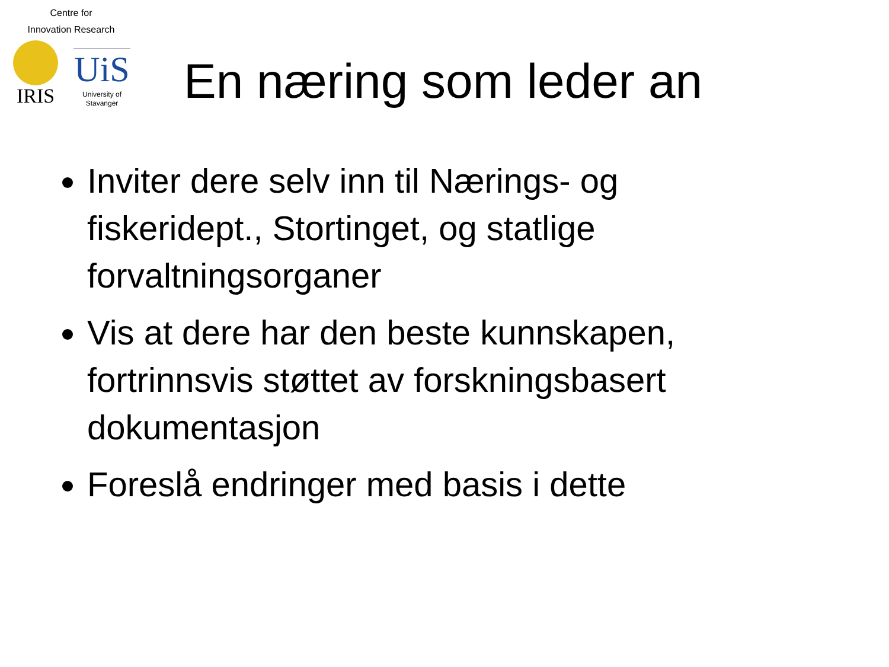Centre for
Innovation Research
IRIS
UiS
University of
Stavanger
En næring som leder an
Inviter dere selv inn til Nærings- og fiskeridept., Stortinget, og statlige forvaltningsorganer
Vis at dere har den beste kunnskapen, fortrinnsvis støttet av forskningsbasert dokumentasjon
Foreslå endringer med basis i dette